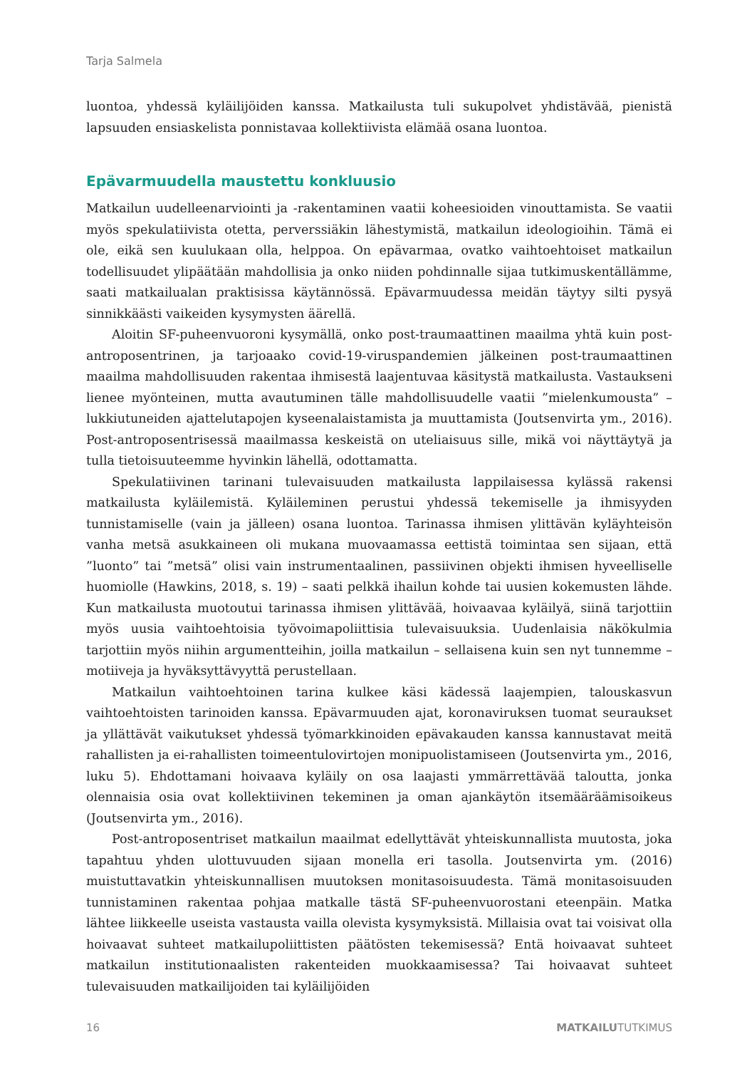Tarja Salmela
luontoa, yhdessä kyläilijöiden kanssa. Matkailusta tuli sukupolvet yhdistävää, pienistä lapsuuden ensiaskelista ponnistavaa kollektiivista elämää osana luontoa.
Epävarmuudella maustettu konkluusio
Matkailun uudelleenarviointi ja -rakentaminen vaatii koheesioiden vinouttamista. Se vaatii myös spekulatiivista otetta, perverssiäkin lähestymistä, matkailun ideologioihin. Tämä ei ole, eikä sen kuulukaan olla, helppoa. On epävarmaa, ovatko vaihtoehtoiset matkailun todellisuudet ylipäätään mahdollisia ja onko niiden pohdinnalle sijaa tutkimuskentällämme, saati matkailualan praktisissa käytännössä. Epävarmuudessa meidän täytyy silti pysyä sinnikkäästi vaikeiden kysymysten äärellä.
Aloitin SF-puheenvuoroni kysymällä, onko post-traumaattinen maailma yhtä kuin post-antroposentrinen, ja tarjoaako covid-19-viruspandemien jälkeinen post-traumaattinen maailma mahdollisuuden rakentaa ihmisestä laajentuvaa käsitystä matkailusta. Vastaukseni lienee myönteinen, mutta avautuminen tälle mahdollisuudelle vaatii ”mielenkumousta” – lukkiutuneiden ajattelutapojen kyseenalaistamista ja muuttamista (Joutsenvirta ym., 2016). Post-antroposentrisessä maailmassa keskeistä on uteliaisuus sille, mikä voi näyttäytyä ja tulla tietoisuuteemme hyvinkin lähellä, odottamatta.
Spekulatiivinen tarinani tulevaisuuden matkailusta lappilaisessa kylässä rakensi matkailusta kyläilemistä. Kyläileminen perustui yhdessä tekemiselle ja ihmisyyden tunnistamiselle (vain ja jälleen) osana luontoa. Tarinassa ihmisen ylittävän kyläyhteisön vanha metsä asukkaineen oli mukana muovaamassa eettistä toimintaa sen sijaan, että ”luonto” tai ”metsä” olisi vain instrumentaalinen, passiivinen objekti ihmisen hyveelliselle huomiolle (Hawkins, 2018, s. 19) – saati pelkkä ihailun kohde tai uusien kokemusten lähde. Kun matkailusta muotoutui tarinassa ihmisen ylittävää, hoivaavaa kyläilyä, siinä tarjottiin myös uusia vaihtoehtoisia työvoimapoliittisia tulevaisuuksia. Uudenlaisia näkökulmia tarjottiin myös niihin argumentteihin, joilla matkailun – sellaisena kuin sen nyt tunnemme – motiiveja ja hyväksyttävyyttä perustellaan.
Matkailun vaihtoehtoinen tarina kulkee käsi kädessä laajempien, talouskasvun vaihtoehtoisten tarinoiden kanssa. Epävarmuuden ajat, koronaviruksen tuomat seuraukset ja yllättävät vaikutukset yhdessä työmarkkinoiden epävakauden kanssa kannustavat meitä rahallisten ja ei-rahallisten toimeentulovirtojen monipuolistamiseen (Joutsenvirta ym., 2016, luku 5). Ehdottamani hoivaava kyläily on osa laajasti ymmärrettävää taloutta, jonka olennaisia osia ovat kollektiivinen tekeminen ja oman ajankäytön itsemääräämisoikeus (Joutsenvirta ym., 2016).
Post-antroposentriset matkailun maailmat edellyttävät yhteiskunnallista muutosta, joka tapahtuu yhden ulottuvuuden sijaan monella eri tasolla. Joutsenvirta ym. (2016) muistuttavatkin yhteiskunnallisen muutoksen monitasoisuudesta. Tämä monitasoisuuden tunnistaminen rakentaa pohjaa matkalle tästä SF-puheenvuorostani eteenpäin. Matka lähtee liikkeelle useista vastausta vailla olevista kysymyksistä. Millaisia ovat tai voisivat olla hoivaavat suhteet matkailupoliittisten päätösten tekemisessä? Entä hoivaavat suhteet matkailun institutionaalisten rakenteiden muokkaamisessa? Tai hoivaavat suhteet tulevaisuuden matkailijoiden tai kyläilijöiden
16 MATKAILUTUTKIMUS